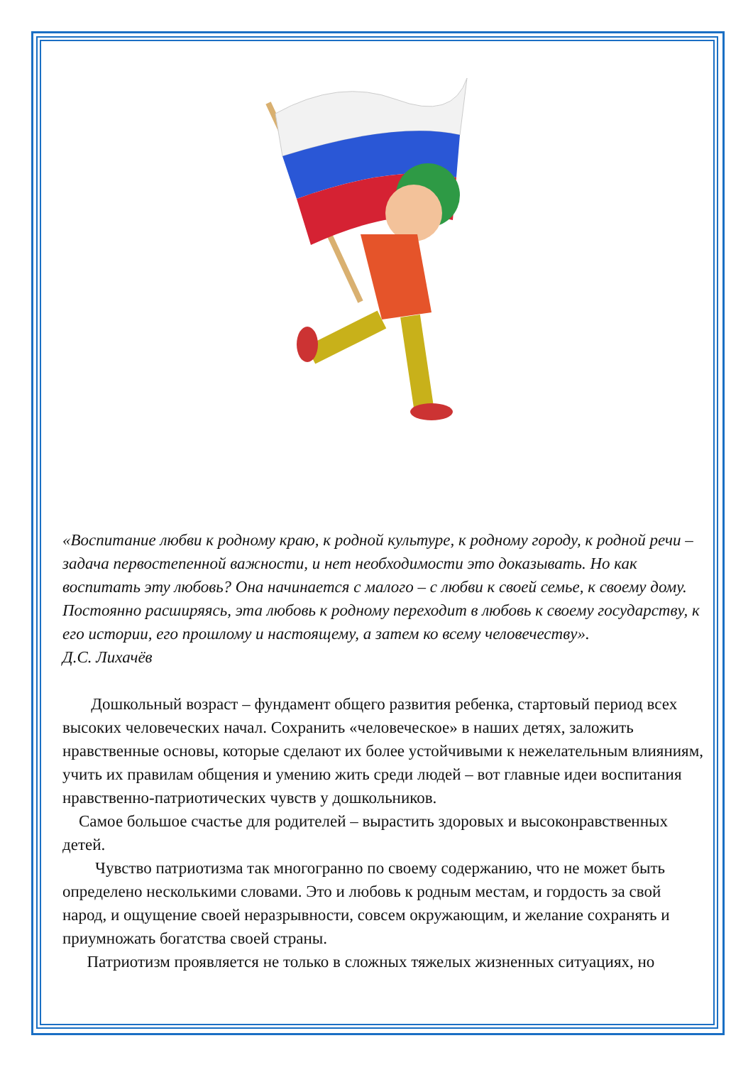«Воспитание любви к родному краю, к родной культуре, к родному городу, к родной речи – задача первостепенной важности, и нет необходимости это доказывать. Но как воспитать эту любовь? Она начинается с малого – с любви к своей семье, к своему дому. Постоянно расширяясь, эта любовь к родному переходит в любовь к своему государству, к его истории, его прошлому и настоящему, а затем ко всему человечеству».
Д.С. Лихачёв
Дошкольный возраст – фундамент общего развития ребенка, стартовый период всех высоких человеческих начал. Сохранить «человеческое» в наших детях, заложить нравственные основы, которые сделают их более устойчивыми к нежелательным влияниям, учить их правилам общения и умению жить среди людей – вот главные идеи воспитания нравственно-патриотических чувств у дошкольников.
Самое большое счастье для родителей – вырастить здоровых и высоконравственных детей.
Чувство патриотизма так многогранно по своему содержанию, что не может быть определено несколькими словами. Это и любовь к родным местам, и гордость за свой народ, и ощущение своей неразрывности, совсем окружающим, и желание сохранять и приумножать богатства своей страны.
Патриотизм проявляется не только в сложных тяжелых жизненных ситуациях, но